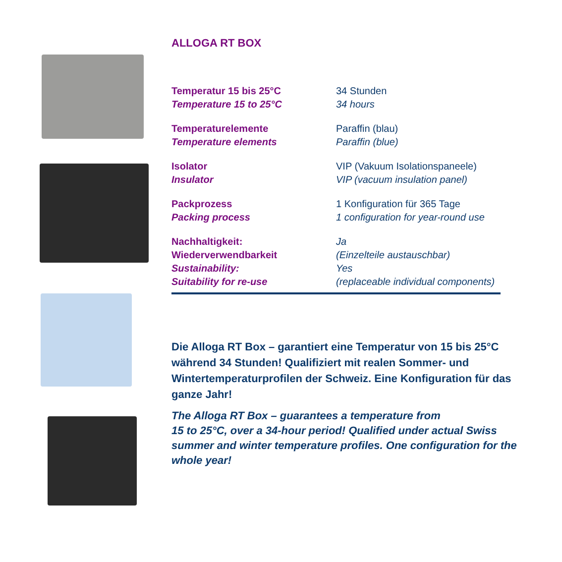ALLOGA RT BOX
| Temperatur 15 bis 25°C Temperature 15 to 25°C | 34 Stunden 34 hours |
| Temperaturelemente Temperature elements | Paraffin (blau) Paraffin (blue) |
| Isolator Insulator | VIP (Vakuum Isolationspaneele) VIP (vacuum insulation panel) |
| Packprozess Packing process | 1 Konfiguration für 365 Tage 1 configuration for year-round use |
| Nachhaltigkeit: Wiederverwendbarkeit Sustainability: Suitability for re-use | Ja (Einzelteile austauschbar) Yes (replaceable individual components) |
Die Alloga RT Box – garantiert eine Temperatur von 15 bis 25°C während 34 Stunden! Qualifiziert mit realen Sommer- und Wintertemperaturprofilen der Schweiz. Eine Konfiguration für das ganze Jahr!
The Alloga RT Box – guarantees a temperature from
15 to 25°C, over a 34-hour period! Qualified under actual Swiss summer and winter temperature profiles. One configuration for the whole year!